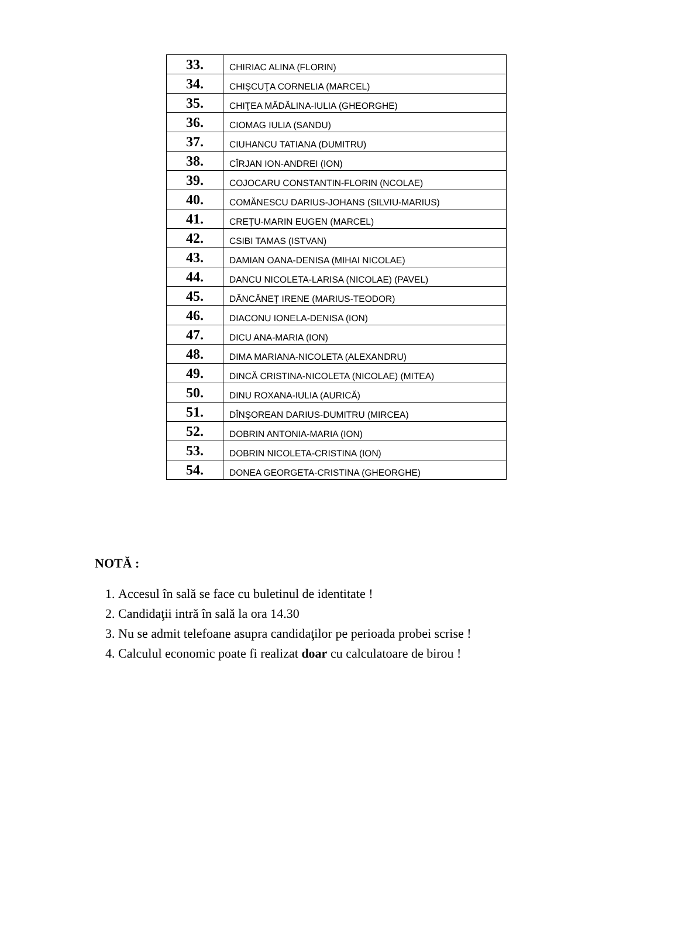| 33. | CHIRIAC ALINA (FLORIN) |
| 34. | CHIŞCUŢA CORNELIA (MARCEL) |
| 35. | CHIŢEA MĂDĂLINA-IULIA (GHEORGHE) |
| 36. | CIOMAG IULIA (SANDU) |
| 37. | CIUHANCU TATIANA (DUMITRU) |
| 38. | CÎRJAN ION-ANDREI (ION) |
| 39. | COJOCARU CONSTANTIN-FLORIN (NCOLAE) |
| 40. | COMĂNESCU DARIUS-JOHANS (SILVIU-MARIUS) |
| 41. | CREŢU-MARIN EUGEN (MARCEL) |
| 42. | CSIBI TAMAS (ISTVAN) |
| 43. | DAMIAN OANA-DENISA (MIHAI NICOLAE) |
| 44. | DANCU NICOLETA-LARISA (NICOLAE) (PAVEL) |
| 45. | DĂNCĂNEŢ IRENE (MARIUS-TEODOR) |
| 46. | DIACONU IONELA-DENISA (ION) |
| 47. | DICU ANA-MARIA (ION) |
| 48. | DIMA MARIANA-NICOLETA (ALEXANDRU) |
| 49. | DINCĂ CRISTINA-NICOLETA (NICOLAE) (MITEA) |
| 50. | DINU ROXANA-IULIA (AURICĂ) |
| 51. | DÎNŞOREAN DARIUS-DUMITRU (MIRCEA) |
| 52. | DOBRIN ANTONIA-MARIA (ION) |
| 53. | DOBRIN NICOLETA-CRISTINA (ION) |
| 54. | DONEA GEORGETA-CRISTINA (GHEORGHE) |
NOTĂ :
1. Accesul în sală se face cu buletinul de identitate !
2. Candidaţii intră în sală la ora 14.30
3. Nu se admit telefoane asupra candidaţilor pe perioada probei scrise !
4. Calculul economic poate fi realizat doar cu calculatoare de birou !